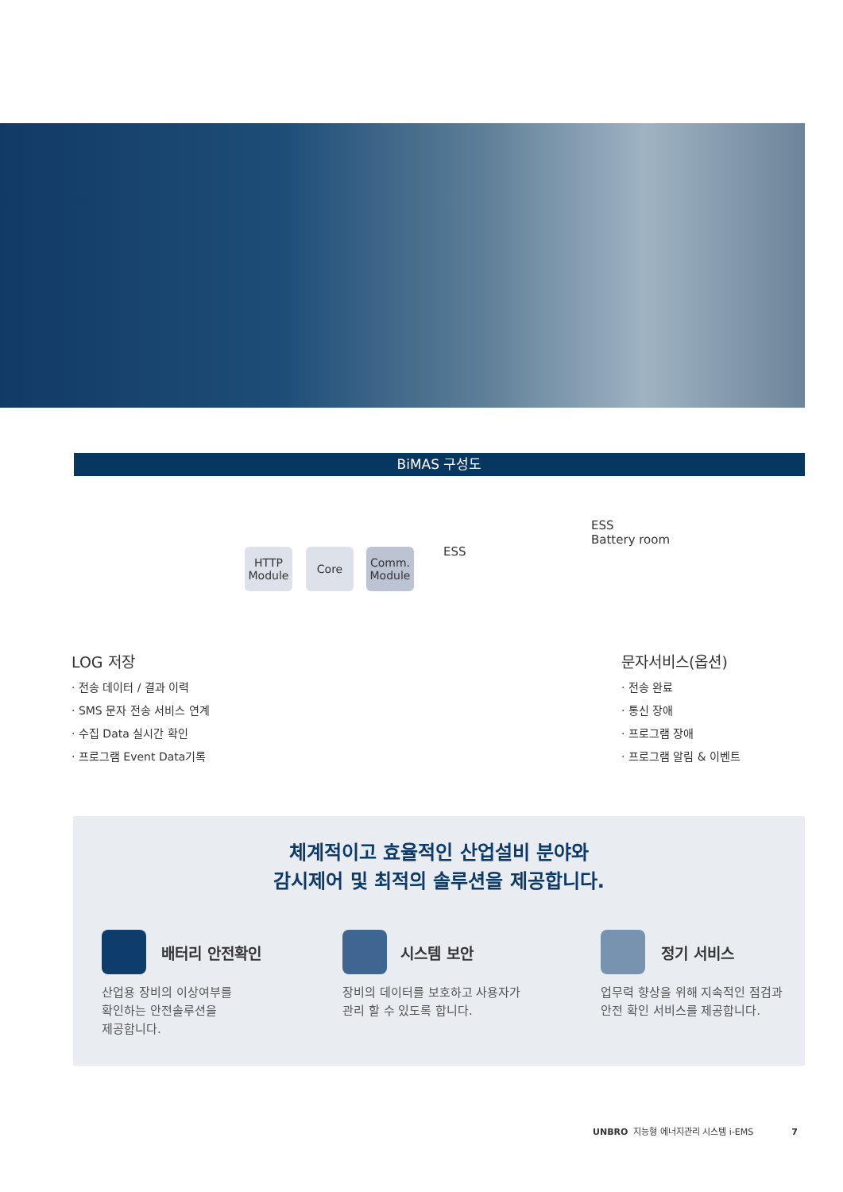BiMAS 구성도
HTTP
Module
Core
Comm.
Module
ESS
ESS
Battery room
LOG 저장
· 전송 데이터 / 결과 이력
· SMS 문자 전송 서비스 연계
· 수집 Data 실시간 확인
· 프로그램 Event Data기록
문자서비스(옵션)
· 전송 완료
· 통신 장애
· 프로그램 장애
· 프로그램 알림 & 이벤트
체계적이고 효율적인 산업설비 분야와
감시제어 및 최적의 솔루션을 제공합니다.
배터리 안전확인
산업용 장비의 이상여부를
확인하는 안전솔루션을
제공합니다.
시스템 보안
장비의 데이터를 보호하고 사용자가
관리 할 수 있도록 합니다.
정기 서비스
업무력 향상을 위해 지속적인 점검과
안전 확인 서비스를 제공합니다.
UNBRO 지능형 에너지관리 시스템 i-EMS 7